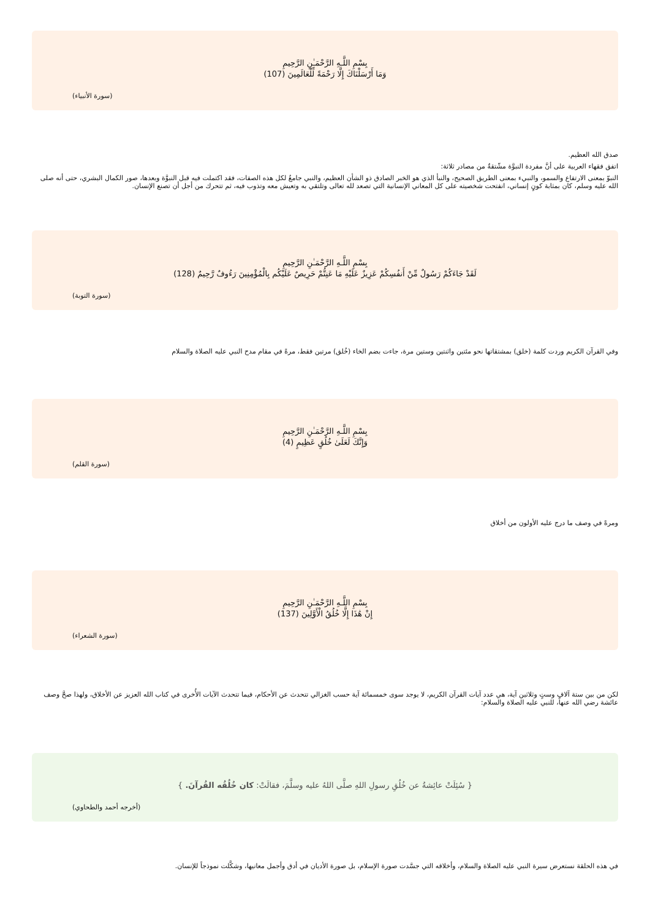بِسْمِ اللَّـهِ الرَّحْمَـٰنِ الرَّحِيمِ
وَمَا أَرْسَلْنَاكَ إِلَّا رَحْمَةً لِّلْعَالَمِينَ (107)
(سورة الأنبياء)
صدق الله العظيم.
اتفق فقهاء العربية على أنَّ مفردة النبوَّة مشّتقةٌ من مصادر ثلاثة:
النبوّ بمعنى الارتفاع والسمو، والنبيء بمعنى الطريق الصحيح، والنبأ الذي هو الخبر الصادق ذو الشأن العظيم، والنبي جامعٌ لكل هذه الصفات، فقد اكتملت فيه قبل النبوَّة وبعدها، صور الكمال البشري، حتى أنه صلى الله عليه وسلم، كان بمثابة كونٍ إنساني، انفتحت شخصيته على كل المعاني الإنسانية التي تصعد لله تعالى وتلتقي به وتعيش معه وتذوب فيه، ثم تتحرك من أجل أن تصنع الإنسان.
بِسْمِ اللَّـهِ الرَّحْمَـٰنِ الرَّحِيمِ
لَقَدْ جَاءَكُمْ رَسُولٌ مِّنْ أَنفُسِكُمْ عَزِيزٌ عَلَيْهِ مَا عَنِتُّمْ حَرِيصٌ عَلَيْكُم بِالْمُؤْمِنِينَ رَءُوفٌ رَّحِيمٌ (128)
(سورة التوبة)
وفي القرآن الكريم وردت كلمة (خلق) بمشتقاتها نحو مئتين واثنتين وستين مرة، جاءت بضم الخاء (خُلق) مرتين فقط، مرةً في مقام مدح النبي عليه الصلاة والسلام
بِسْمِ اللَّـهِ الرَّحْمَـٰنِ الرَّحِيمِ
وَإِنَّكَ لَعَلَىٰ خُلُقٍ عَظِيمٍ (4)
(سورة القلم)
ومرةً في وصف ما درج عليه الأولون من أخلاق
بِسْمِ اللَّـهِ الرَّحْمَـٰنِ الرَّحِيمِ
إِنْ هَٰذَا إِلَّا خُلُقُ الْأَوَّلِينَ (137)
(سورة الشعراء)
لكن من بين ستة آلافٍ وستٍ وثلاثين آية، هي عدد آيات القرآن الكريم، لا يوجد سوى خمسمائة آية حسب الغزالي تتحدث عن الأحكام، فيما تتحدث الآيات الأُخرى في كتاب الله العزيز عن الأخلاق، ولهذا صحَّ وصف عائشة رضي الله عنها، للنبي عليه الصلاة والسلام:
{ سُئِلَتْ عائِشةُ عن خُلُقِ رسولِ اللهِ صلَّى اللهُ عليه وسلَّمَ، فقالَتْ: كان خُلُقُه القُرآنَ. }
(أخرجه أحمد والطحاوي)
في هذه الحلقة نستعرض سيرة النبي عليه الصلاة والسلام، وأخلاقه التي جسَّدت صورة الإسلام، بل صورة الأديان في أدق وأجمل معانيها، وشكَّلت نموذجاً للإنسان.